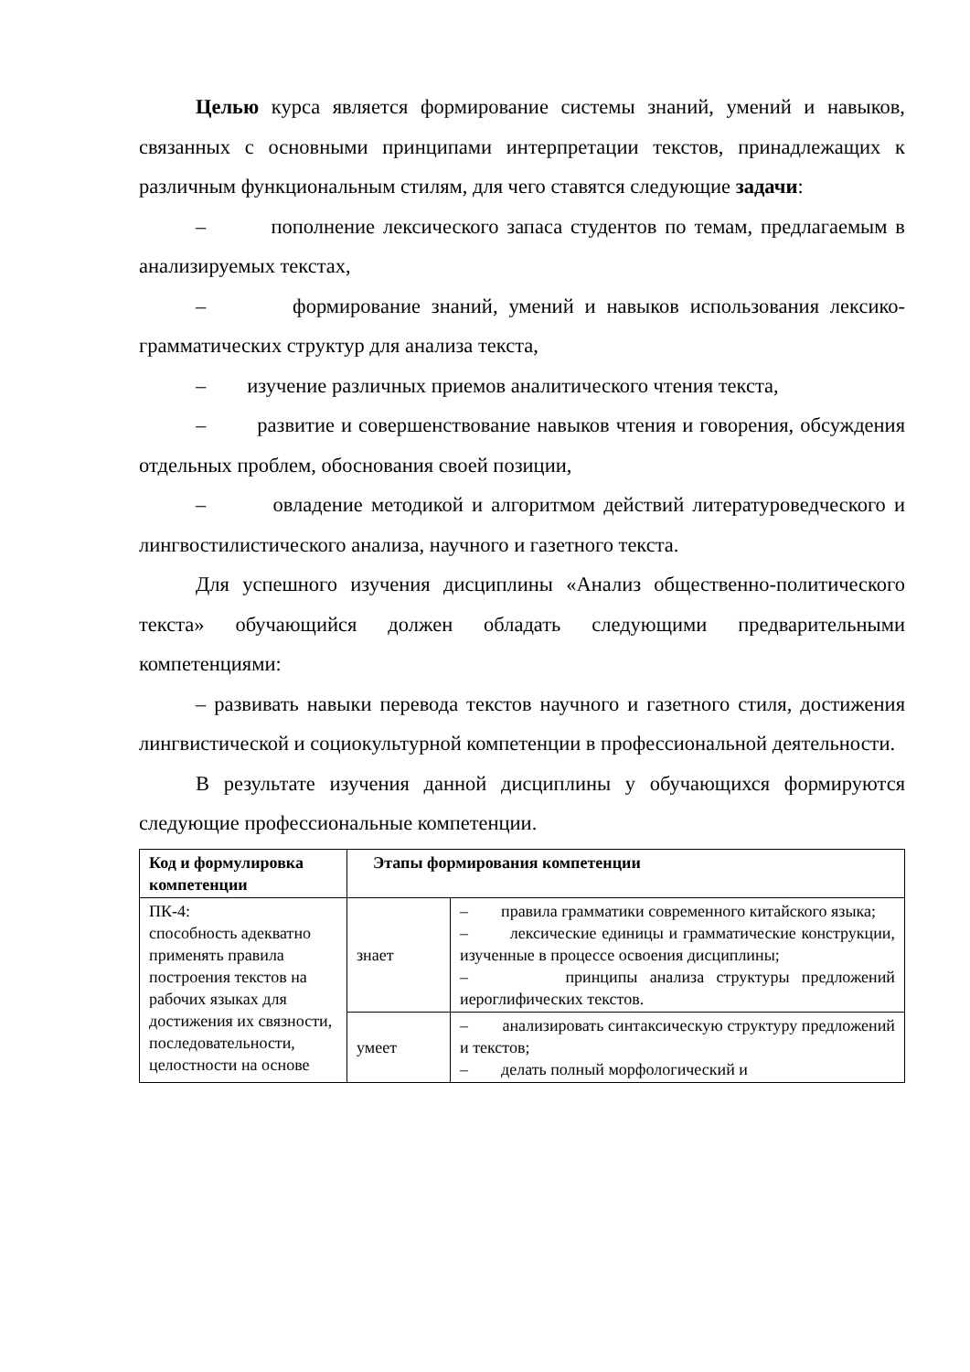Целью курса является формирование системы знаний, умений и навыков, связанных с основными принципами интерпретации текстов, принадлежащих к различным функциональным стилям, для чего ставятся следующие задачи:
– пополнение лексического запаса студентов по темам, предлагаемым в анализируемых текстах,
– формирование знаний, умений и навыков использования лексико-грамматических структур для анализа текста,
– изучение различных приемов аналитического чтения текста,
– развитие и совершенствование навыков чтения и говорения, обсуждения отдельных проблем, обоснования своей позиции,
– овладение методикой и алгоритмом действий литературоведческого и лингвостилистического анализа, научного и газетного текста.
Для успешного изучения дисциплины «Анализ общественно-политического текста» обучающийся должен обладать следующими предварительными компетенциями:
– развивать навыки перевода текстов научного и газетного стиля, достижения лингвистической и социокультурной компетенции в профессиональной деятельности.
В результате изучения данной дисциплины у обучающихся формируются следующие профессиональные компетенции.
| Код и формулировка компетенции | Этапы формирования компетенции | |
| --- | --- | --- |
| ПК-4: способность адекватно применять правила построения текстов на рабочих языках для достижения их связности, последовательности, целостности на основе | знает | – правила грамматики современного китайского языка; – лексические единицы и грамматические конструкции, изученные в процессе освоения дисциплины; – принципы анализа структуры предложений иероглифических текстов. |
| | умеет | – анализировать синтаксическую структуру предложений и текстов; – делать полный морфологический и |